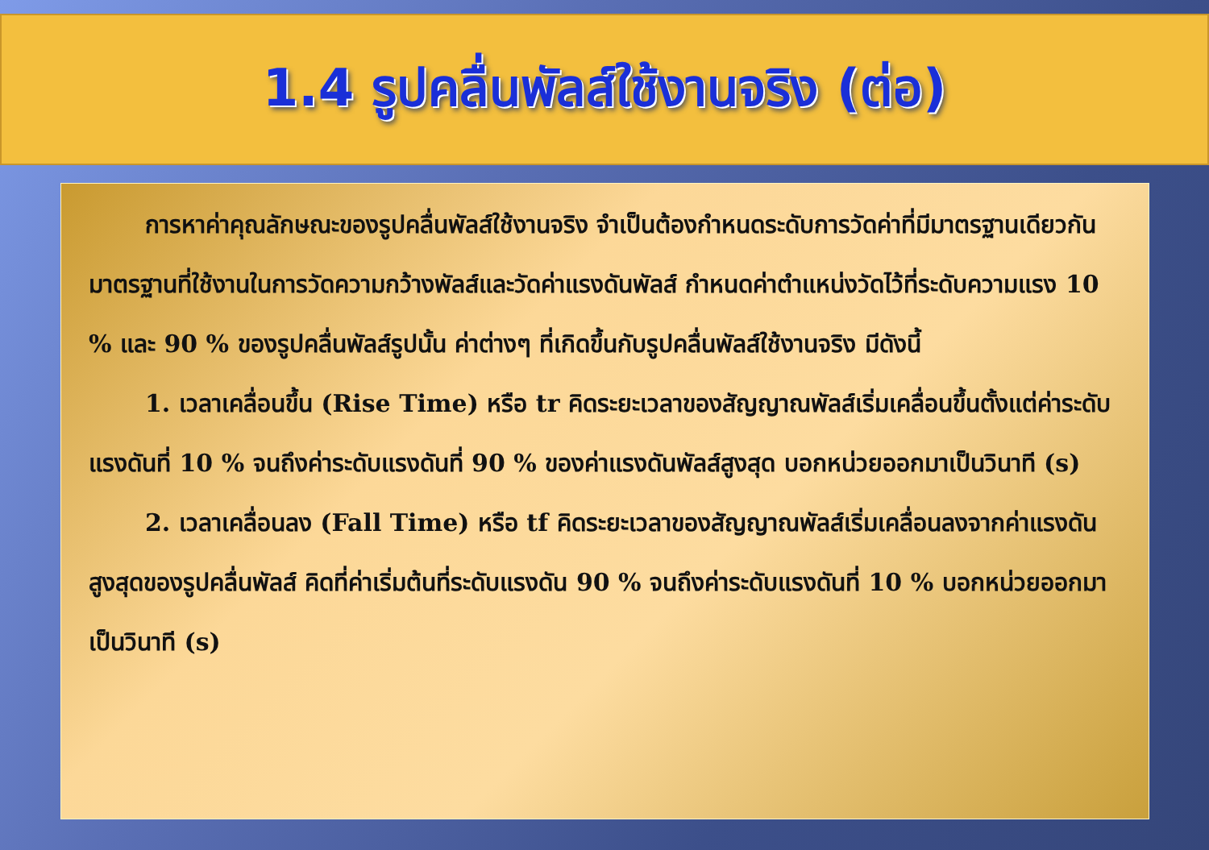1.4 รูปคลื่นพัลส์ใช้งานจริง (ต่อ)
การหาค่าคุณลักษณะของรูปคลื่นพัลส์ใช้งานจริง จำเป็นต้องกำหนดระดับการวัดค่าที่มีมาตรฐานเดียวกัน มาตรฐานที่ใช้งานในการวัดความกว้างพัลส์และวัดค่าแรงดันพัลส์ กำหนดค่าตำแหน่งวัดไว้ที่ระดับความแรง 10 % และ 90 % ของรูปคลื่นพัลส์รูปนั้น ค่าต่างๆ ที่เกิดขึ้นกับรูปคลื่นพัลส์ใช้งานจริง มีดังนี้
1. เวลาเคลื่อนขึ้น (Rise Time) หรือ tr คิดระยะเวลาของสัญญาณพัลส์เริ่มเคลื่อนขึ้นตั้งแต่ค่าระดับแรงดันที่ 10 % จนถึงค่าระดับแรงดันที่ 90 % ของค่าแรงดันพัลส์สูงสุด บอกหน่วยออกมาเป็นวินาที (s)
2. เวลาเคลื่อนลง (Fall Time) หรือ tf คิดระยะเวลาของสัญญาณพัลส์เริ่มเคลื่อนลงจากค่าแรงดันสูงสุดของรูปคลื่นพัลส์ คิดที่ค่าเริ่มต้นที่ระดับแรงดัน 90 % จนถึงค่าระดับแรงดันที่ 10 % บอกหน่วยออกมาเป็นวินาที (s)